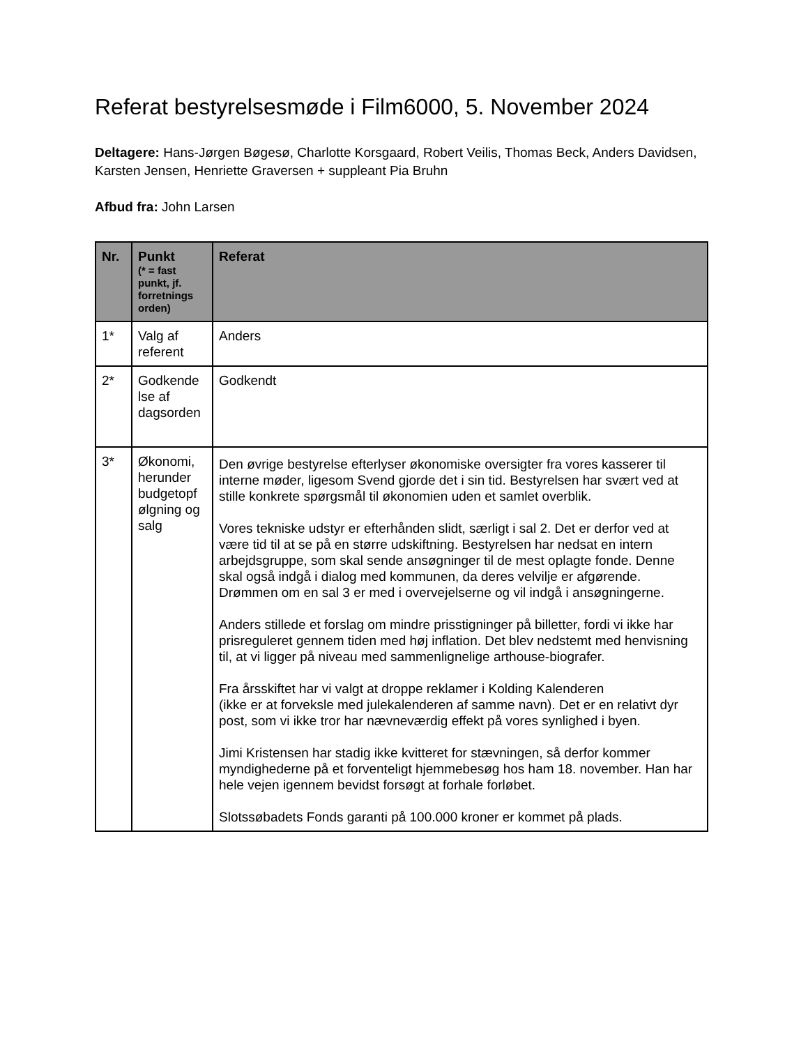Referat bestyrelsesmøde i Film6000, 5. November 2024
Deltagere: Hans-Jørgen Bøgesø, Charlotte Korsgaard, Robert Veilis, Thomas Beck, Anders Davidsen, Karsten Jensen, Henriette Graversen + suppleant Pia Bruhn
Afbud fra: John Larsen
| Nr. | Punkt (* = fast punkt, jf. forretnings orden) | Referat |
| --- | --- | --- |
| 1* | Valg af referent | Anders |
| 2* | Godkende lse af dagsorden | Godkendt |
| 3* | Økonomi, herunder budgetopf ølgning og salg | Den øvrige bestyrelse efterlyser økonomiske oversigter fra vores kasserer til interne møder, ligesom Svend gjorde det i sin tid. Bestyrelsen har svært ved at stille konkrete spørgsmål til økonomien uden et samlet overblik. Vores tekniske udstyr er efterhånden slidt, særligt i sal 2. Det er derfor ved at være tid til at se på en større udskiftning. Bestyrelsen har nedsat en intern arbejdsgruppe, som skal sende ansøgninger til de mest oplagte fonde. Denne skal også indgå i dialog med kommunen, da deres velvilje er afgørende. Drømmen om en sal 3 er med i overvejelserne og vil indgå i ansøgningerne. Anders stillede et forslag om mindre prisstigninger på billetter, fordi vi ikke har prisreguleret gennem tiden med høj inflation. Det blev nedstemt med henvisning til, at vi ligger på niveau med sammenlignelige arthouse-biografer. Fra årsskiftet har vi valgt at droppe reklamer i Kolding Kalenderen (ikke er at forveksle med julekalenderen af samme navn). Det er en relativt dyr post, som vi ikke tror har nævneværdig effekt på vores synlighed i byen. Jimi Kristensen har stadig ikke kvitteret for stævningen, så derfor kommer myndighederne på et forventeligt hjemmebesøg hos ham 18. november. Han har hele vejen igennem bevidst forsøgt at forhale forløbet. Slotssøbadets Fonds garanti på 100.000 kroner er kommet på plads. |